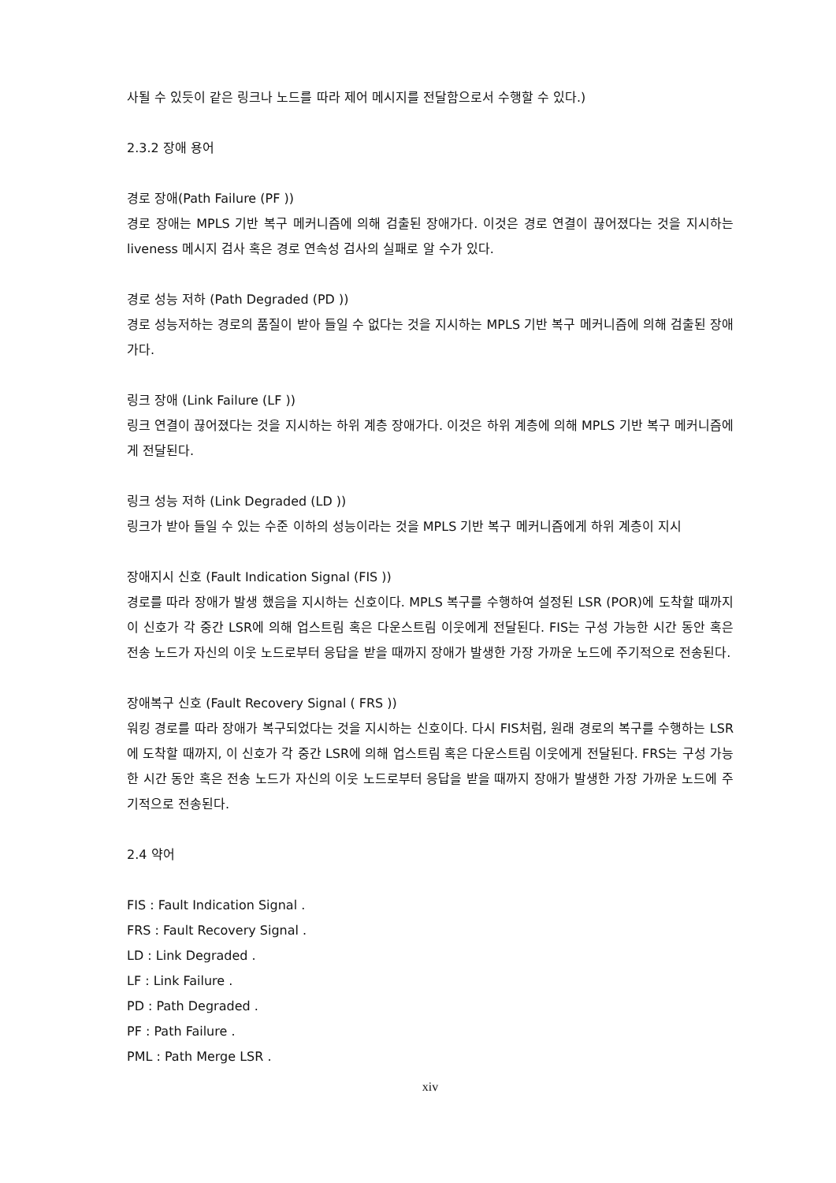사될 수 있듯이 같은 링크나 노드를 따라 제어 메시지를 전달함으로서 수행할 수 있다.)
2.3.2 장애 용어
경로 장애(Path Failure (PF ))
경로 장애는 MPLS 기반 복구 메커니즘에 의해 검출된 장애가다. 이것은 경로 연결이 끊어졌다는 것을 지시하는 liveness 메시지 검사 혹은 경로 연속성 검사의 실패로 알 수가 있다.
경로 성능 저하 (Path Degraded (PD ))
경로 성능저하는 경로의 품질이 받아 들일 수 없다는 것을 지시하는 MPLS 기반 복구 메커니즘에 의해 검출된 장애가다.
링크 장애 (Link Failure (LF ))
링크 연결이 끊어졌다는 것을 지시하는 하위 계층 장애가다. 이것은 하위 계층에 의해 MPLS 기반 복구 메커니즘에게 전달된다.
링크 성능 저하 (Link Degraded (LD ))
링크가 받아 들일 수 있는 수준 이하의 성능이라는 것을 MPLS 기반 복구 메커니즘에게 하위 계층이 지시
장애지시 신호 (Fault Indication Signal (FIS ))
경로를 따라 장애가 발생 했음을 지시하는 신호이다. MPLS 복구를 수행하여 설정된 LSR (POR)에 도착할 때까지 이 신호가 각 중간 LSR에 의해 업스트림 혹은 다운스트림 이웃에게 전달된다. FIS는 구성 가능한 시간 동안 혹은 전송 노드가 자신의 이웃 노드로부터 응답을 받을 때까지 장애가 발생한 가장 가까운 노드에 주기적으로 전송된다.
장애복구 신호 (Fault Recovery Signal ( FRS ))
워킹 경로를 따라 장애가 복구되었다는 것을 지시하는 신호이다. 다시 FIS처럼, 원래 경로의 복구를 수행하는 LSR에 도착할 때까지, 이 신호가 각 중간 LSR에 의해 업스트림 혹은 다운스트림 이웃에게 전달된다. FRS는 구성 가능한 시간 동안 혹은 전송 노드가 자신의 이웃 노드로부터 응답을 받을 때까지 장애가 발생한 가장 가까운 노드에 주기적으로 전송된다.
2.4 약어
FIS : Fault Indication Signal .
FRS : Fault Recovery Signal .
LD : Link Degraded .
LF : Link Failure .
PD : Path Degraded .
PF : Path Failure .
PML : Path Merge LSR .
xiv